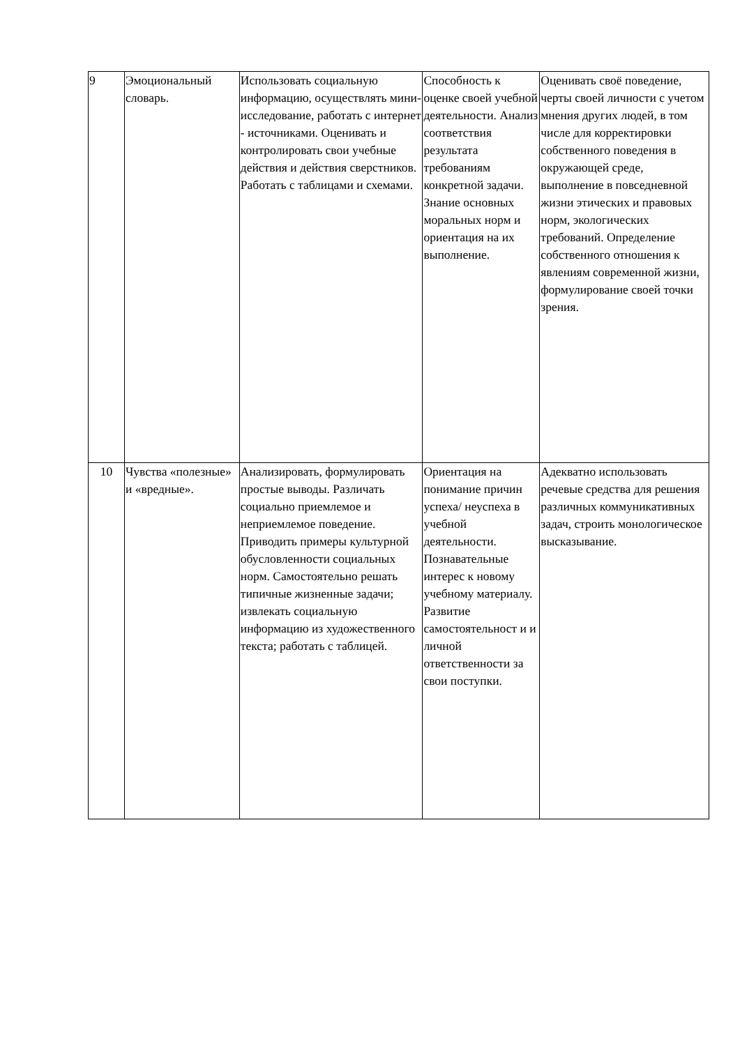| 9 | Эмоциональный словарь. | Использовать социальную информацию, осуществлять мини-исследование, работать с интернет - источниками. Оценивать и контролировать свои учебные действия и действия сверстников. Работать с таблицами и схемами. | Способность к оценке своей учебной деятельности. Анализ соответствия результата требованиям конкретной задачи. Знание основных моральных норм и ориентация на их выполнение. | Оценивать своё поведение, черты своей личности с учетом мнения других людей, в том числе для корректировки собственного поведения в окружающей среде, выполнение в повседневной жизни этических и правовых норм, экологических требований. Определение собственного отношения к явлениям современной жизни, формулирование своей точки зрения. |
| 10 | Чувства «полезные» и «вредные». | Анализировать, формулировать простые выводы. Различать социально приемлемое и неприемлемое поведение. Приводить примеры культурной обусловленности социальных норм. Самостоятельно решать типичные жизненные задачи; извлекать социальную информацию из художественного текста; работать с таблицей. | Ориентация на понимание причин успеха/ неуспеха в учебной деятельности. Познавательные интерес к новому учебному материалу. Развитие самостоятельност и и личной ответственности за свои поступки. | Адекватно использовать речевые средства для решения различных коммуникативных задач, строить монологическое высказывание. |